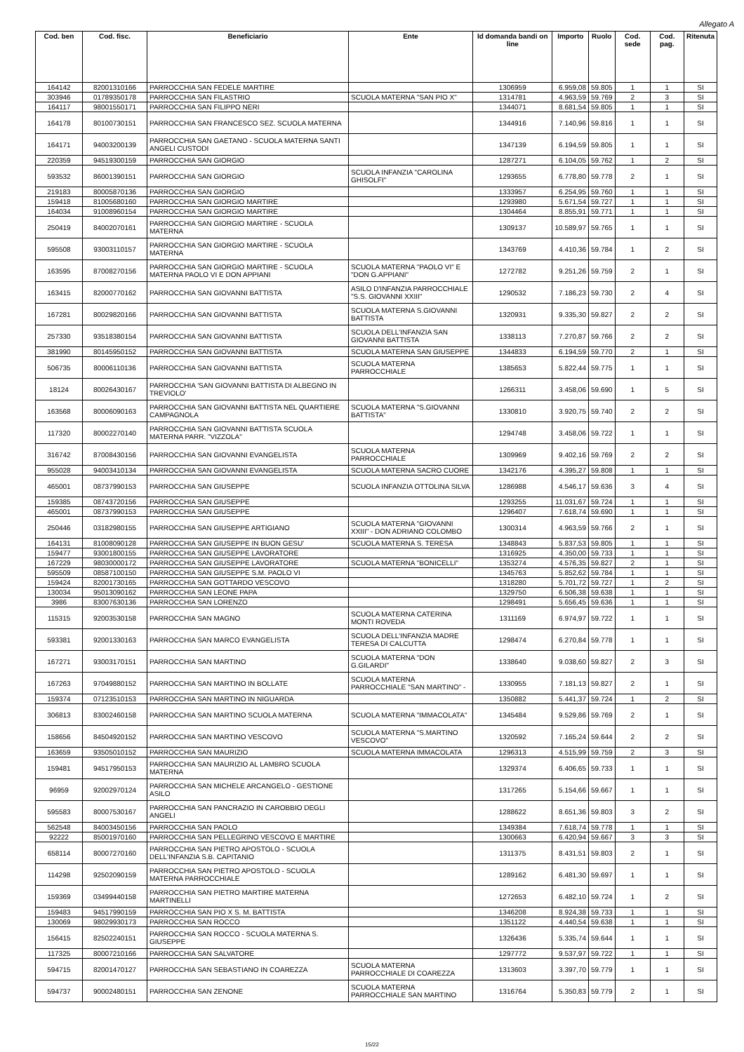Allegato A
| Cod. ben | Cod. fisc. | Beneficiario | Ente | Id domanda bandi on line | Importo | Ruolo | Cod. sede | Cod. pag. | Ritenuta |
| --- | --- | --- | --- | --- | --- | --- | --- | --- | --- |
| 164142 | 82001310166 | PARROCCHIA SAN FEDELE MARTIRE | | 1306959 | 6.959,08 | 59.805 | 1 | 1 | SI |
| 303946 | 01789350178 | PARROCCHIA SAN FILASTRIO | SCUOLA MATERNA "SAN PIO X" | 1314781 | 4.963,59 | 59.769 | 2 | 3 | SI |
| 164117 | 98001550171 | PARROCCHIA SAN FILIPPO NERI | | 1344071 | 8.681,54 | 59.805 | 1 | 1 | SI |
| 164178 | 80100730151 | PARROCCHIA SAN FRANCESCO SEZ. SCUOLA MATERNA | | 1344916 | 7.140,96 | 59.816 | 1 | 1 | SI |
| 164171 | 94003200139 | PARROCCHIA SAN GAETANO - SCUOLA MATERNA SANTI ANGELI CUSTODI | | 1347139 | 6.194,59 | 59.805 | 1 | 1 | SI |
| 220359 | 94519300159 | PARROCCHIA SAN GIORGIO | | 1287271 | 6.104,05 | 59.762 | 1 | 2 | SI |
| 593532 | 86001390151 | PARROCCHIA SAN GIORGIO | SCUOLA INFANZIA "CAROLINA GHISOLFI" | 1293655 | 6.778,80 | 59.778 | 2 | 1 | SI |
| 219183 | 80005870136 | PARROCCHIA SAN GIORGIO | | 1333957 | 6.254,95 | 59.760 | 1 | 1 | SI |
| 159418 | 81005680160 | PARROCCHIA SAN GIORGIO MARTIRE | | 1293980 | 5.671,54 | 59.727 | 1 | 1 | SI |
| 164034 | 91008960154 | PARROCCHIA SAN GIORGIO MARTIRE | | 1304464 | 8.855,91 | 59.771 | 1 | 1 | SI |
| 250419 | 84002070161 | PARROCCHIA SAN GIORGIO MARTIRE - SCUOLA MATERNA | | 1309137 | 10.589,97 | 59.765 | 1 | 1 | SI |
| 595508 | 93003110157 | PARROCCHIA SAN GIORGIO MARTIRE - SCUOLA MATERNA | | 1343769 | 4.410,36 | 59.784 | 1 | 2 | SI |
| 163595 | 87008270156 | PARROCCHIA SAN GIORGIO MARTIRE - SCUOLA MATERNA PAOLO VI E DON APPIANI | SCUOLA MATERNA "PAOLO VI" E "DON G.APPIANI" | 1272782 | 9.251,26 | 59.759 | 2 | 1 | SI |
| 163415 | 82000770162 | PARROCCHIA SAN GIOVANNI BATTISTA | ASILO D'INFANZIA PARROCCHIALE "S.S. GIOVANNI XXIII" | 1290532 | 7.186,23 | 59.730 | 2 | 4 | SI |
| 167281 | 80029820166 | PARROCCHIA SAN GIOVANNI BATTISTA | SCUOLA MATERNA S.GIOVANNI BATTISTA | 1320931 | 9.335,30 | 59.827 | 2 | 2 | SI |
| 257330 | 93518380154 | PARROCCHIA SAN GIOVANNI BATTISTA | SCUOLA DELL'INFANZIA SAN GIOVANNI BATTISTA | 1338113 | 7.270,87 | 59.766 | 2 | 2 | SI |
| 381990 | 80145950152 | PARROCCHIA SAN GIOVANNI BATTISTA | SCUOLA MATERNA SAN GIUSEPPE | 1344833 | 6.194,59 | 59.770 | 2 | 1 | SI |
| 506735 | 80006110136 | PARROCCHIA SAN GIOVANNI BATTISTA | SCUOLA MATERNA PARROCCHIALE | 1385653 | 5.822,44 | 59.775 | 1 | 1 | SI |
| 18124 | 80026430167 | PARROCCHIA 'SAN GIOVANNI BATTISTA DI ALBEGNO IN TREVIOLO' | | 1266311 | 3.458,06 | 59.690 | 1 | 5 | SI |
| 163568 | 80006090163 | PARROCCHIA SAN GIOVANNI BATTISTA NEL QUARTIERE CAMPAGNOLA | SCUOLA MATERNA "S.GIOVANNI BATTISTA" | 1330810 | 3.920,75 | 59.740 | 2 | 2 | SI |
| 117320 | 80002270140 | PARROCCHIA SAN GIOVANNI BATTISTA SCUOLA MATERNA PARR. "VIZZOLA" | | 1294748 | 3.458,06 | 59.722 | 1 | 1 | SI |
| 316742 | 87008430156 | PARROCCHIA SAN GIOVANNI EVANGELISTA | SCUOLA MATERNA PARROCCHIALE | 1309969 | 9.402,16 | 59.769 | 2 | 2 | SI |
| 955028 | 94003410134 | PARROCCHIA SAN GIOVANNI EVANGELISTA | SCUOLA MATERNA SACRO CUORE | 1342176 | 4.395,27 | 59.808 | 1 | 1 | SI |
| 465001 | 08737990153 | PARROCCHIA SAN GIUSEPPE | SCUOLA INFANZIA OTTOLINA SILVA | 1286988 | 4.546,17 | 59.636 | 3 | 4 | SI |
| 159385 | 08743720156 | PARROCCHIA SAN GIUSEPPE | | 1293255 | 11.031,67 | 59.724 | 1 | 1 | SI |
| 465001 | 08737990153 | PARROCCHIA SAN GIUSEPPE | | 1296407 | 7.618,74 | 59.690 | 1 | 1 | SI |
| 250446 | 03182980155 | PARROCCHIA SAN GIUSEPPE ARTIGIANO | SCUOLA MATERNA "GIOVANNI XXIII" - DON ADRIANO COLOMBO | 1300314 | 4.963,59 | 59.766 | 2 | 1 | SI |
| 164131 | 81008090128 | PARROCCHIA SAN GIUSEPPE IN BUON GESU' | SCUOLA MATERNA S. TERESA | 1348843 | 5.837,53 | 59.805 | 1 | 1 | SI |
| 159477 | 93001800155 | PARROCCHIA SAN GIUSEPPE LAVORATORE | | 1316925 | 4.350,00 | 59.733 | 1 | 1 | SI |
| 167229 | 98030000172 | PARROCCHIA SAN GIUSEPPE LAVORATORE | SCUOLA MATERNA "BONICELLI" | 1353274 | 4.576,35 | 59.827 | 2 | 1 | SI |
| 595509 | 08587100150 | PARROCCHIA SAN GIUSEPPE S.M. PAOLO VI | | 1345763 | 5.852,62 | 59.784 | 1 | 1 | SI |
| 159424 | 82001730165 | PARROCCHIA SAN GOTTARDO VESCOVO | | 1318280 | 5.701,72 | 59.727 | 1 | 2 | SI |
| 130034 | 95013090162 | PARROCCHIA SAN LEONE PAPA | | 1329750 | 6.506,38 | 59.638 | 1 | 1 | SI |
| 3986 | 83007630136 | PARROCCHIA SAN LORENZO | | 1298491 | 5.656,45 | 59.636 | 1 | 1 | SI |
| 115315 | 92003530158 | PARROCCHIA SAN MAGNO | SCUOLA MATERNA CATERINA MONTI ROVEDA | 1311169 | 6.974,97 | 59.722 | 1 | 1 | SI |
| 593381 | 92001330163 | PARROCCHIA SAN MARCO EVANGELISTA | SCUOLA DELL'INFANZIA MADRE TERESA DI CALCUTTA | 1298474 | 6.270,84 | 59.778 | 1 | 1 | SI |
| 167271 | 93003170151 | PARROCCHIA SAN MARTINO | SCUOLA MATERNA "DON G.GILARDI" | 1338640 | 9.038,60 | 59.827 | 2 | 3 | SI |
| 167263 | 97049880152 | PARROCCHIA SAN MARTINO IN BOLLATE | SCUOLA MATERNA PARROCCHIALE "SAN MARTINO" - | 1330955 | 7.181,13 | 59.827 | 2 | 1 | SI |
| 159374 | 07123510153 | PARROCCHIA SAN MARTINO IN NIGUARDA | | 1350882 | 5.441,37 | 59.724 | 1 | 2 | SI |
| 306813 | 83002460158 | PARROCCHIA SAN MARTINO SCUOLA MATERNA | SCUOLA MATERNA "IMMACOLATA" | 1345484 | 9.529,86 | 59.769 | 2 | 1 | SI |
| 158656 | 84504920152 | PARROCCHIA SAN MARTINO VESCOVO | SCUOLA MATERNA "S.MARTINO VESCOVO" | 1320592 | 7.165,24 | 59.644 | 2 | 2 | SI |
| 163659 | 93505010152 | PARROCCHIA SAN MAURIZIO | SCUOLA MATERNA IMMACOLATA | 1296313 | 4.515,99 | 59.759 | 2 | 3 | SI |
| 159481 | 94517950153 | PARROCCHIA SAN MAURIZIO AL LAMBRO SCUOLA MATERNA | | 1329374 | 6.406,65 | 59.733 | 1 | 1 | SI |
| 96959 | 92002970124 | PARROCCHIA SAN MICHELE ARCANGELO - GESTIONE ASILO | | 1317265 | 5.154,66 | 59.667 | 1 | 1 | SI |
| 595583 | 80007530167 | PARROCCHIA SAN PANCRAZIO IN CAROBBIO DEGLI ANGELI | | 1288622 | 8.651,36 | 59.803 | 3 | 2 | SI |
| 562548 | 84003450156 | PARROCCHIA SAN PAOLO | | 1349384 | 7.618,74 | 59.778 | 1 | 1 | SI |
| 92222 | 85001970160 | PARROCCHIA SAN PELLEGRINO VESCOVO E MARTIRE | | 1300663 | 6.420,94 | 59.667 | 3 | 3 | SI |
| 658114 | 80007270160 | PARROCCHIA SAN PIETRO APOSTOLO - SCUOLA DELL'INFANZIA S.B. CAPITANIO | | 1311375 | 8.431,51 | 59.803 | 2 | 1 | SI |
| 114298 | 92502090159 | PARROCCHIA SAN PIETRO APOSTOLO - SCUOLA MATERNA PARROCCHIALE | | 1289162 | 6.481,30 | 59.697 | 1 | 1 | SI |
| 159369 | 03499440158 | PARROCCHIA SAN PIETRO MARTIRE MATERNA MARTINELLI | | 1272653 | 6.482,10 | 59.724 | 1 | 2 | SI |
| 159483 | 94517990159 | PARROCCHIA SAN PIO X S. M. BATTISTA | | 1346208 | 8.924,38 | 59.733 | 1 | 1 | SI |
| 130069 | 98029930173 | PARROCCHIA SAN ROCCO | | 1351122 | 4.440,54 | 59.638 | 1 | 1 | SI |
| 156415 | 82502240151 | PARROCCHIA SAN ROCCO - SCUOLA MATERNA S. GIUSEPPE | | 1326436 | 5.335,74 | 59.644 | 1 | 1 | SI |
| 117325 | 80007210166 | PARROCCHIA SAN SALVATORE | | 1297772 | 9.537,97 | 59.722 | 1 | 1 | SI |
| 594715 | 82001470127 | PARROCCHIA SAN SEBASTIANO IN COAREZZA | SCUOLA MATERNA PARROCCHIALE DI COAREZZA | 1313603 | 3.397,70 | 59.779 | 1 | 1 | SI |
| 594737 | 90002480151 | PARROCCHIA SAN ZENONE | SCUOLA MATERNA PARROCCHIALE SAN MARTINO | 1316764 | 5.350,83 | 59.779 | 2 | 1 | SI |
15/22